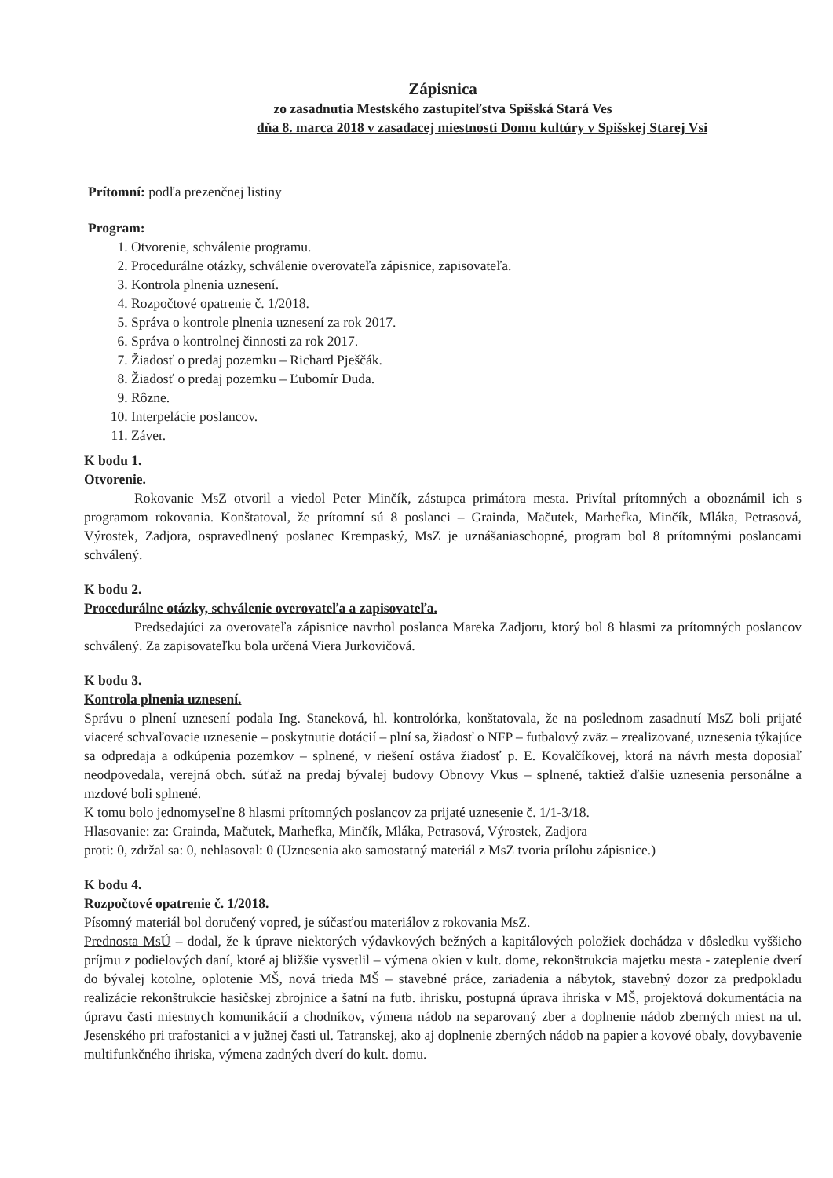Zápisnica
zo zasadnutia Mestského zastupiteľstva Spišská Stará Ves
dňa 8. marca 2018 v zasadacej miestnosti Domu kultúry v Spišskej Starej Vsi
Prítomní: podľa prezenčnej listiny
Program:
1. Otvorenie, schválenie programu.
2. Procedurálne otázky, schválenie overovateľa zápisnice, zapisovateľa.
3. Kontrola plnenia uznesení.
4. Rozpočtové opatrenie č. 1/2018.
5. Správa o kontrole plnenia uznesení za rok 2017.
6. Správa o kontrolnej činnosti za rok 2017.
7. Žiadosť o predaj pozemku – Richard Pješčák.
8. Žiadosť o predaj pozemku – Ľubomír Duda.
9. Rôzne.
10. Interpelácie poslancov.
11. Záver.
K bodu 1.
Otvorenie.
Rokovanie MsZ otvoril a viedol Peter Minčík, zástupca primátora mesta. Privítal prítomných a oboznámil ich s programom rokovania. Konštatoval, že prítomní sú 8 poslanci – Grainda, Mačutek, Marhefka, Minčík, Mláka, Petrasová, Výrostek, Zadjora, ospravedlnený poslanec Krempaský, MsZ je uznášaniaschopné, program bol 8 prítomnými poslancami schválený.
K bodu 2.
Procedurálne otázky, schválenie overovateľa a zapisovateľa.
Predsedajúci za overovateľa zápisnice navrhol poslanca Mareka Zadjoru, ktorý bol 8 hlasmi za prítomných poslancov schválený. Za zapisovateľku bola určená Viera Jurkovičová.
K bodu 3.
Kontrola plnenia uznesení.
Správu o plnení uznesení podala Ing. Staneková, hl. kontrolórka, konštatovala, že na poslednom zasadnutí MsZ boli prijaté viaceré schvaľovacie uznesenie – poskytnutie dotácií – plní sa, žiadosť o NFP – futbalový zväz – zrealizované, uznesenia týkajúce sa odpredaja a odkúpenia pozemkov – splnené, v riešení ostáva žiadosť p. E. Kovalčíkovej, ktorá na návrh mesta doposiaľ neodpovedala, verejná obch. súťaž na predaj bývalej budovy Obnovy Vkus – splnené, taktiež ďalšie uznesenia personálne a mzdové boli splnené.
K tomu bolo jednomyseľne 8 hlasmi prítomných poslancov za prijaté uznesenie č. 1/1-3/18.
Hlasovanie: za: Grainda, Mačutek, Marhefka, Minčík, Mláka, Petrasová, Výrostek, Zadjora
proti: 0, zdržal sa: 0, nehlasoval: 0 (Uznesenia ako samostatný materiál z MsZ tvoria prílohu zápisnice.)
K bodu 4.
Rozpočtové opatrenie č. 1/2018.
Písomný materiál bol doručený vopred, je súčasťou materiálov z rokovania MsZ.
Prednosta MsÚ – dodal, že k úprave niektorých výdavkových bežných a kapitálových položiek dochádza v dôsledku vyššieho príjmu z podielových daní, ktoré aj bližšie vysvetlil – výmena okien v kult. dome, rekonštrukcia majetku mesta - zateplenie dverí do bývalej kotolne, oplotenie MŠ, nová trieda MŠ – stavebné práce, zariadenia a nábytok, stavebný dozor za predpokladu realizácie rekonštrukcie hasičskej zbrojnice a šatní na futb. ihrisku, postupná úprava ihriska v MŠ, projektová dokumentácia na úpravu časti miestnych komunikácií a chodníkov, výmena nádob na separovaný zber a doplnenie nádob zberných miest na ul. Jesenského pri trafostanici a v južnej časti ul. Tatranskej, ako aj doplnenie zberných nádob na papier a kovové obaly, dovybavenie multifunkčného ihriska, výmena zadných dverí do kult. domu.